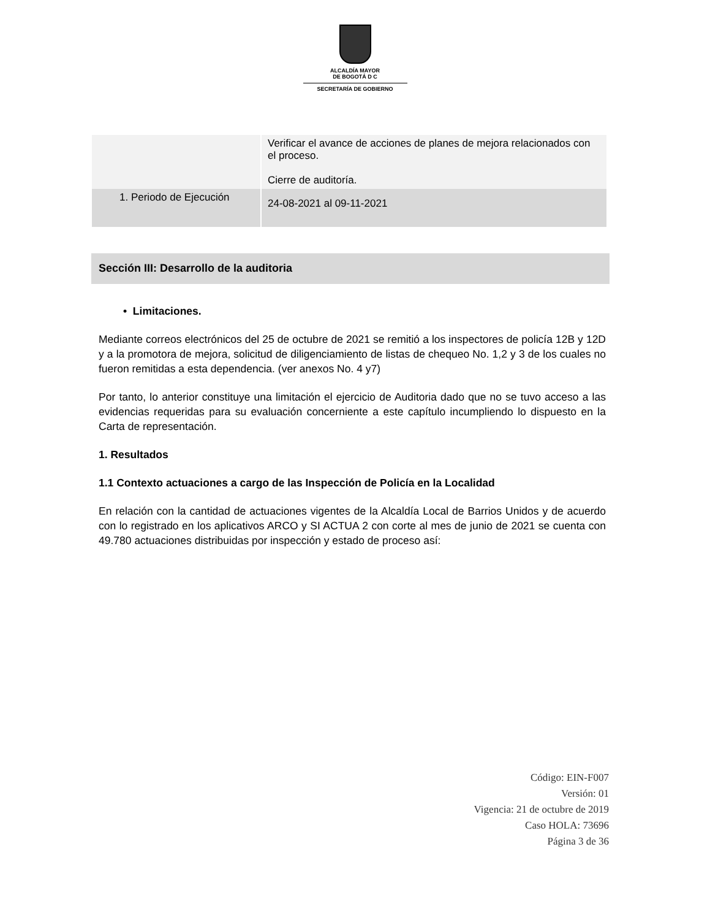ALCALDÍA MAYOR
DE BOGOTÁ D C
SECRETARÍA DE GOBIERNO
| | Verificar el avance de acciones de planes de mejora relacionados con el proceso. Cierre de auditoría. |
| 1. Periodo de Ejecución | 24-08-2021 al 09-11-2021 |
Sección III: Desarrollo de la auditoria
• Limitaciones.
Mediante correos electrónicos del 25 de octubre de 2021 se remitió a los inspectores de policía 12B y 12D y a la promotora de mejora, solicitud de diligenciamiento de listas de chequeo No. 1,2 y 3 de los cuales no fueron remitidas a esta dependencia. (ver anexos No. 4 y7)
Por tanto, lo anterior constituye una limitación el ejercicio de Auditoria dado que no se tuvo acceso a las evidencias requeridas para su evaluación concerniente a este capítulo incumpliendo lo dispuesto en la Carta de representación.
1. Resultados
1.1 Contexto actuaciones a cargo de las Inspección de Policía en la Localidad
En relación con la cantidad de actuaciones vigentes de la Alcaldía Local de Barrios Unidos y de acuerdo con lo registrado en los aplicativos ARCO y SI ACTUA 2 con corte al mes de junio de 2021 se cuenta con 49.780 actuaciones distribuidas por inspección y estado de proceso así:
Código: EIN-F007
Versión: 01
Vigencia: 21 de octubre de 2019
Caso HOLA: 73696
Página 3 de 36